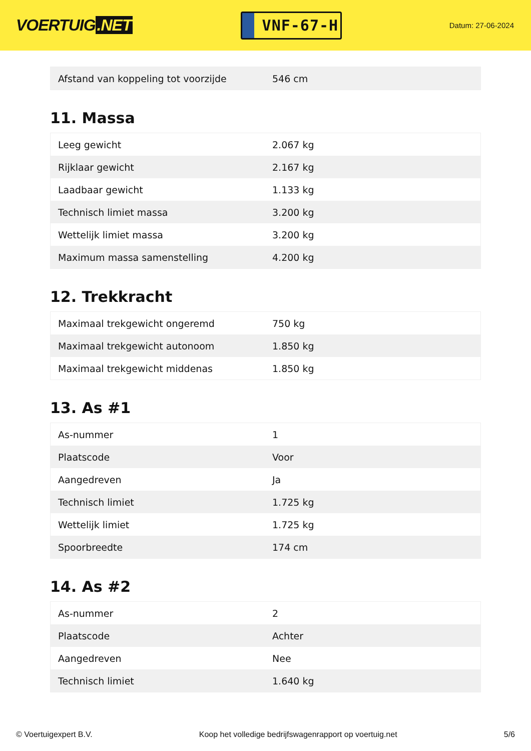VOERTUIG.NET
VNF-67-H
Datum: 27-06-2024
| Afstand van koppeling tot voorzijde | 546 cm |
11. Massa
| Leeg gewicht | 2.067 kg |
| Rijklaar gewicht | 2.167 kg |
| Laadbaar gewicht | 1.133 kg |
| Technisch limiet massa | 3.200 kg |
| Wettelijk limiet massa | 3.200 kg |
| Maximum massa samenstelling | 4.200 kg |
12. Trekkracht
| Maximaal trekgewicht ongeremd | 750 kg |
| Maximaal trekgewicht autonoom | 1.850 kg |
| Maximaal trekgewicht middenas | 1.850 kg |
13. As #1
| As-nummer | 1 |
| Plaatscode | Voor |
| Aangedreven | Ja |
| Technisch limiet | 1.725 kg |
| Wettelijk limiet | 1.725 kg |
| Spoorbreedte | 174 cm |
14. As #2
| As-nummer | 2 |
| Plaatscode | Achter |
| Aangedreven | Nee |
| Technisch limiet | 1.640 kg |
© Voertuigexpert B.V. Koop het volledige bedrijfswagenrapport op voertuig.net 5/6